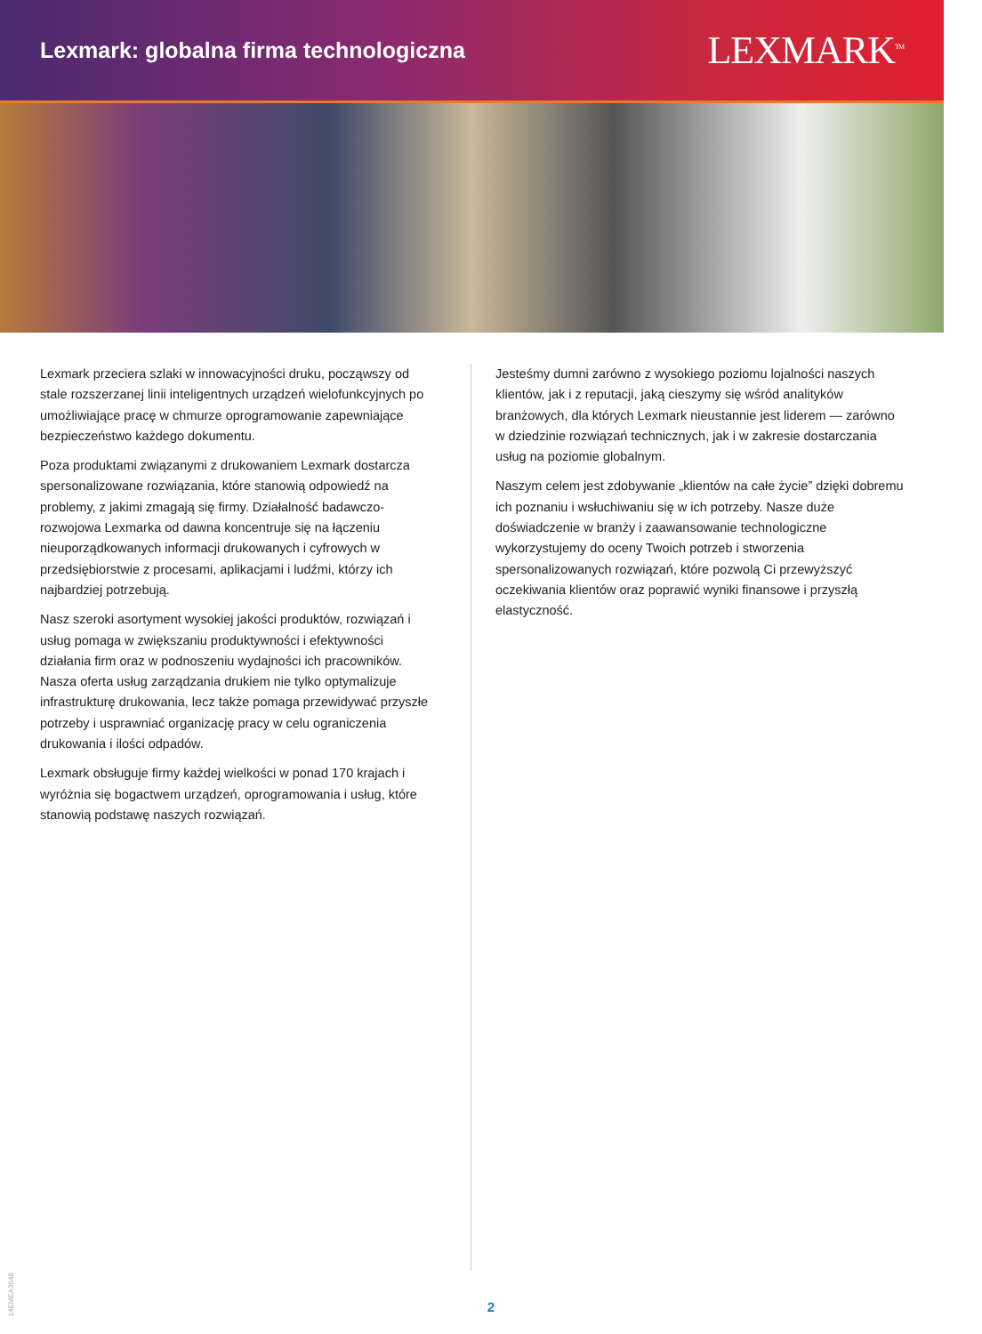Lexmark: globalna firma technologiczna
LEXMARK<sup>TM</sup>
Lexmark przeciera szlaki w innowacyjności druku, począwszy od stale rozszerzanej linii inteligentnych urządzeń wielofunkcyjnych po umożliwiające pracę w chmurze oprogramowanie zapewniające bezpieczeństwo każdego dokumentu.
Poza produktami związanymi z drukowaniem Lexmark dostarcza spersonalizowane rozwiązania, które stanowią odpowiedź na problemy, z jakimi zmagają się firmy. Działalność badawczo-rozwojowa Lexmarka od dawna koncentruje się na łączeniu nieuporządkowanych informacji drukowanych i cyfrowych w przedsiębiorstwie z procesami, aplikacjami i ludźmi, którzy ich najbardziej potrzebują.
Nasz szeroki asortyment wysokiej jakości produktów, rozwiązań i usług pomaga w zwiększaniu produktywności i efektywności działania firm oraz w podnoszeniu wydajności ich pracowników. Nasza oferta usług zarządzania drukiem nie tylko optymalizuje infrastrukturę drukowania, lecz także pomaga przewidywać przyszłe potrzeby i usprawniać organizację pracy w celu ograniczenia drukowania i ilości odpadów.
Lexmark obsługuje firmy każdej wielkości w ponad 170 krajach i wyróżnia się bogactwem urządzeń, oprogramowania i usług, które stanowią podstawę naszych rozwiązań.
Jesteśmy dumni zarówno z wysokiego poziomu lojalności naszych klientów, jak i z reputacji, jaką cieszymy się wśród analityków branżowych, dla których Lexmark nieustannie jest liderem — zarówno w dziedzinie rozwiązań technicznych, jak i w zakresie dostarczania usług na poziomie globalnym.
Naszym celem jest zdobywanie „klientów na całe życie” dzięki dobremu ich poznaniu i wsłuchiwaniu się w ich potrzeby. Nasze duże doświadczenie w branży i zaawansowanie technologiczne wykorzystujemy do oceny Twoich potrzeb i stworzenia spersonalizowanych rozwiązań, które pozwolą Ci przewyższyć oczekiwania klientów oraz poprawić wyniki finansowe i przyszłą elastyczność.
14EMEA3648
2